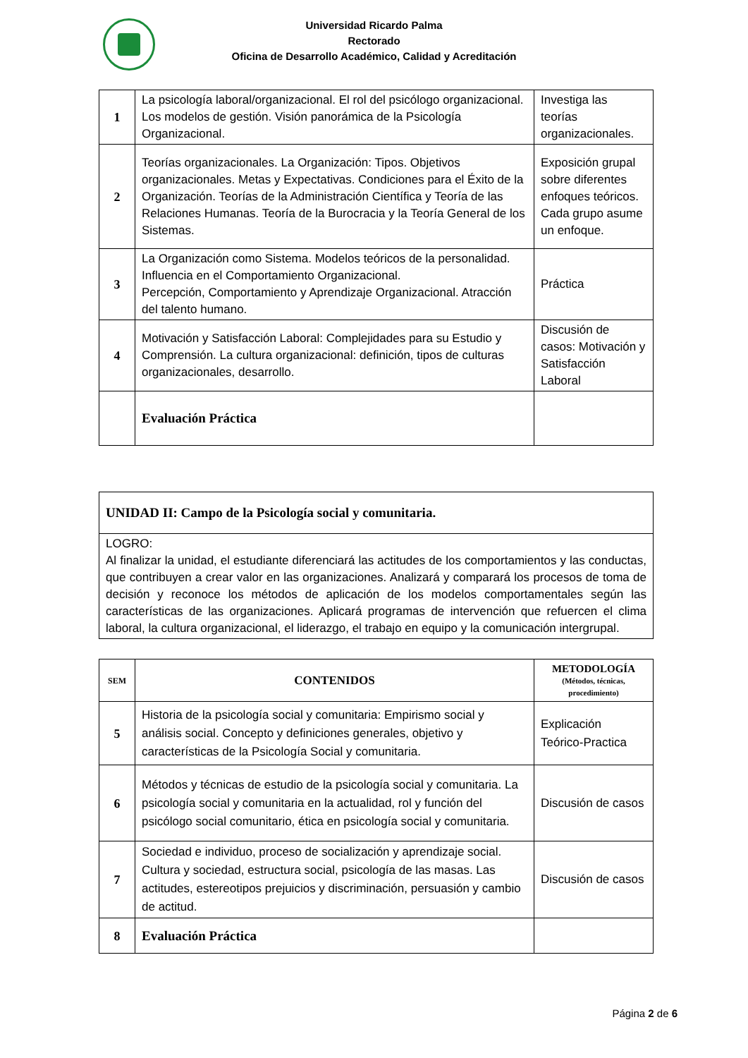Universidad Ricardo Palma
Rectorado
Oficina de Desarrollo Académico, Calidad y Acreditación
| 1 | La psicología laboral/organizacional. El rol del psicólogo organizacional. Los modelos de gestión. Visión panorámica de la Psicología Organizacional. | Investiga las teorías organizacionales. |
| 2 | Teorías organizacionales. La Organización: Tipos. Objetivos organizacionales. Metas y Expectativas. Condiciones para el Éxito de la Organización. Teorías de la Administración Científica y Teoría de las Relaciones Humanas. Teoría de la Burocracia y la Teoría General de los Sistemas. | Exposición grupal sobre diferentes enfoques teóricos. Cada grupo asume un enfoque. |
| 3 | La Organización como Sistema. Modelos teóricos de la personalidad. Influencia en el Comportamiento Organizacional. Percepción, Comportamiento y Aprendizaje Organizacional. Atracción del talento humano. | Práctica |
| 4 | Motivación y Satisfacción Laboral: Complejidades para su Estudio y Comprensión. La cultura organizacional: definición, tipos de culturas organizacionales, desarrollo. | Discusión de casos: Motivación y Satisfacción Laboral |
| | Evaluación Práctica | |
| UNIDAD II: Campo de la Psicología social y comunitaria. |
| LOGRO: Al finalizar la unidad, el estudiante diferenciará las actitudes de los comportamientos y las conductas, que contribuyen a crear valor en las organizaciones. Analizará y comparará los procesos de toma de decisión y reconoce los métodos de aplicación de los modelos comportamentales según las características de las organizaciones. Aplicará programas de intervención que refuercen el clima laboral, la cultura organizacional, el liderazgo, el trabajo en equipo y la comunicación intergrupal. |
| SEM | CONTENIDOS | METODOLOGÍA (Métodos, técnicas, procedimiento) |
| --- | --- | --- |
| 5 | Historia de la psicología social y comunitaria: Empirismo social y análisis social. Concepto y definiciones generales, objetivo y características de la Psicología Social y comunitaria. | Explicación Teórico-Practica |
| 6 | Métodos y técnicas de estudio de la psicología social y comunitaria. La psicología social y comunitaria en la actualidad, rol y función del psicólogo social comunitario, ética en psicología social y comunitaria. | Discusión de casos |
| 7 | Sociedad e individuo, proceso de socialización y aprendizaje social. Cultura y sociedad, estructura social, psicología de las masas. Las actitudes, estereotipos prejuicios y discriminación, persuasión y cambio de actitud. | Discusión de casos |
| 8 | Evaluación Práctica | |
Página 2 de 6